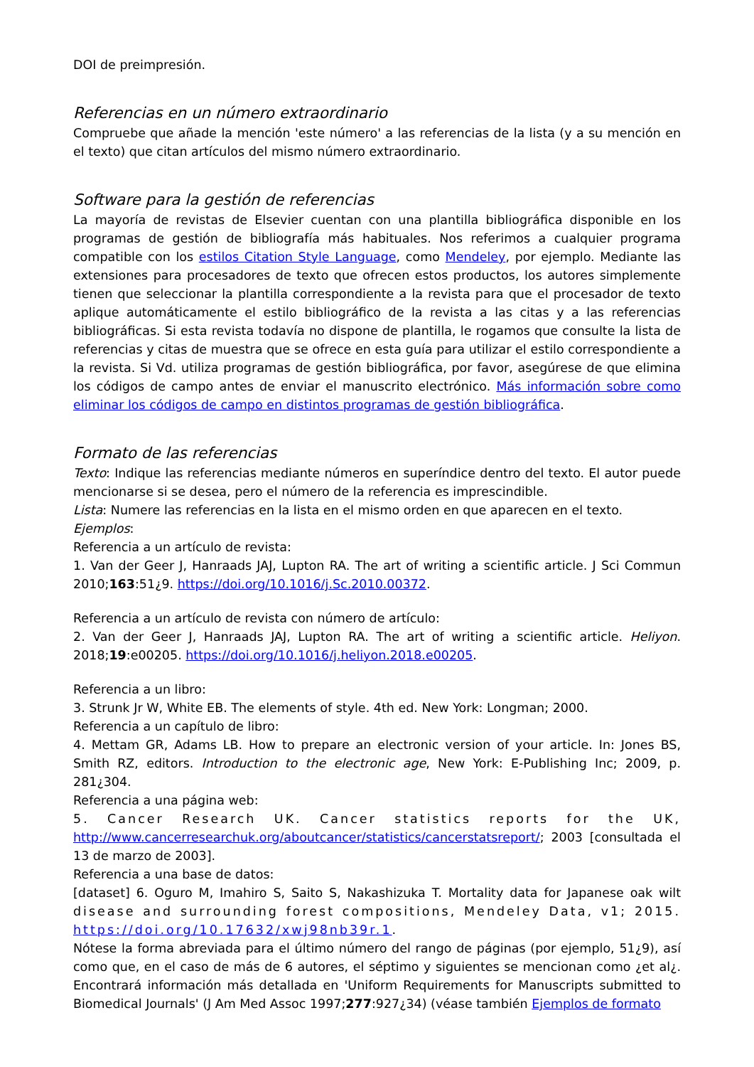DOI de preimpresión.
Referencias en un número extraordinario
Compruebe que añade la mención 'este número' a las referencias de la lista (y a su mención en el texto) que citan artículos del mismo número extraordinario.
Software para la gestión de referencias
La mayoría de revistas de Elsevier cuentan con una plantilla bibliográfica disponible en los programas de gestión de bibliografía más habituales. Nos referimos a cualquier programa compatible con los estilos Citation Style Language, como Mendeley, por ejemplo. Mediante las extensiones para procesadores de texto que ofrecen estos productos, los autores simplemente tienen que seleccionar la plantilla correspondiente a la revista para que el procesador de texto aplique automáticamente el estilo bibliográfico de la revista a las citas y a las referencias bibliográficas. Si esta revista todavía no dispone de plantilla, le rogamos que consulte la lista de referencias y citas de muestra que se ofrece en esta guía para utilizar el estilo correspondiente a la revista. Si Vd. utiliza programas de gestión bibliográfica, por favor, asegúrese de que elimina los códigos de campo antes de enviar el manuscrito electrónico. Más información sobre como eliminar los códigos de campo en distintos programas de gestión bibliográfica.
Formato de las referencias
Texto: Indique las referencias mediante números en superíndice dentro del texto. El autor puede mencionarse si se desea, pero el número de la referencia es imprescindible.
Lista: Numere las referencias en la lista en el mismo orden en que aparecen en el texto.
Ejemplos:
Referencia a un artículo de revista:
1. Van der Geer J, Hanraads JAJ, Lupton RA. The art of writing a scientific article. J Sci Commun 2010;163:51¿9. https://doi.org/10.1016/j.Sc.2010.00372.
Referencia a un artículo de revista con número de artículo:
2. Van der Geer J, Hanraads JAJ, Lupton RA. The art of writing a scientific article. Heliyon. 2018;19:e00205. https://doi.org/10.1016/j.heliyon.2018.e00205.
Referencia a un libro:
3. Strunk Jr W, White EB. The elements of style. 4th ed. New York: Longman; 2000.
Referencia a un capítulo de libro:
4. Mettam GR, Adams LB. How to prepare an electronic version of your article. In: Jones BS, Smith RZ, editors. Introduction to the electronic age, New York: E-Publishing Inc; 2009, p. 281¿304.
Referencia a una página web:
5. Cancer Research UK. Cancer statistics reports for the UK, http://www.cancerresearchuk.org/aboutcancer/statistics/cancerstatsreport/; 2003 [consultada el 13 de marzo de 2003].
Referencia a una base de datos:
[dataset] 6. Oguro M, Imahiro S, Saito S, Nakashizuka T. Mortality data for Japanese oak wilt disease and surrounding forest compositions, Mendeley Data, v1; 2015. https://doi.org/10.17632/xwj98nb39r.1.
Nótese la forma abreviada para el último número del rango de páginas (por ejemplo, 51¿9), así como que, en el caso de más de 6 autores, el séptimo y siguientes se mencionan como ¿et al¿. Encontrará información más detallada en 'Uniform Requirements for Manuscripts submitted to Biomedical Journals' (J Am Med Assoc 1997;277:927¿34) (véase también Ejemplos de formato